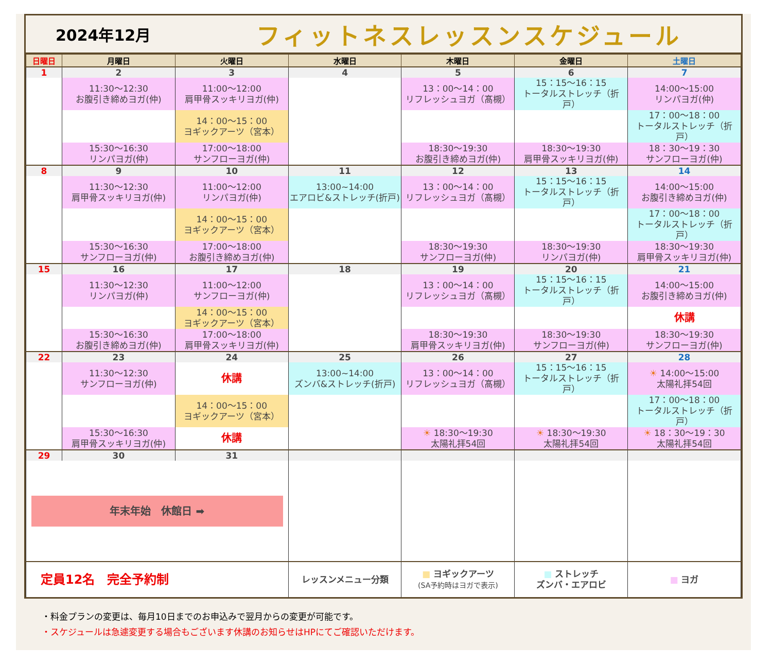2024年12月
フィットネスレッスンスケジュール
| 日曜日 | 月曜日 | 火曜日 | 水曜日 | 木曜日 | 金曜日 | 土曜日 |
| --- | --- | --- | --- | --- | --- | --- |
| 1 | 2 | 3 | 4 | 5 | 6 | 7 |
| | 11:30～12:30 お腹引き締めヨガ(仲) | 11:00～12:00 肩甲骨スッキリヨガ(仲) | | 13：00～14：00 リフレッシュヨガ（髙槻） | 15：15～16：15 トータルストレッチ（折戸） | 14:00～15:00 リンパヨガ(仲) |
| | | 14：00～15：00 ヨギックアーツ（宮本） | | | | 17：00～18：00 トータルストレッチ（折戸） |
| | 15:30～16:30 リンパヨガ(仲) | 17:00～18:00 サンフローヨガ(仲) | | 18:30～19:30 お腹引き締めヨガ(仲) | 18:30～19:30 肩甲骨スッキリヨガ(仲) | 18：30～19：30 サンフローヨガ(仲) |
| 8 | 9 | 10 | 11 | 12 | 13 | 14 |
| | 11:30～12:30 肩甲骨スッキリヨガ(仲) | 11:00～12:00 リンパヨガ(仲) | 13:00~14:00 エアロビ&ストレッチ(折戸) | 13：00～14：00 リフレッシュヨガ（髙槻） | 15：15～16：15 トータルストレッチ（折戸） | 14:00～15:00 お腹引き締めヨガ(仲) |
| | | 14：00～15：00 ヨギックアーツ（宮本） | | | | 17：00～18：00 トータルストレッチ（折戸） |
| | 15:30～16:30 サンフローヨガ(仲) | 17:00～18:00 お腹引き締めヨガ(仲) | | 18:30～19:30 サンフローヨガ(仲) | 18:30～19:30 リンパヨガ(仲) | 18:30～19:30 肩甲骨スッキリヨガ(仲) |
| 15 | 16 | 17 | 18 | 19 | 20 | 21 |
| | 11:30～12:30 リンパヨガ(仲) | 11:00～12:00 サンフローヨガ(仲) | | 13：00～14：00 リフレッシュヨガ（髙槻） | 15：15～16：15 トータルストレッチ（折戸） | 14:00～15:00 お腹引き締めヨガ(仲) |
| | | 14：00～15：00 ヨギックアーツ（宮本） | | | | 休講 |
| | 15:30～16:30 お腹引き締めヨガ(仲) | 17:00～18:00 肩甲骨スッキリヨガ(仲) | | 18:30～19:30 肩甲骨スッキリヨガ(仲) | 18:30～19:30 サンフローヨガ(仲) | 18:30～19:30 サンフローヨガ(仲) |
| 22 | 23 | 24 | 25 | 26 | 27 | 28 |
| | 11:30～12:30 サンフローヨガ(仲) | 休講 | 13:00~14:00 ズンバ&ストレッチ(折戸) | 13：00～14：00 リフレッシュヨガ（髙槻） | 15：15～16：15 トータルストレッチ（折戸） | ☀ 14:00～15:00 太陽礼拝54回 |
| | | 14：00～15：00 ヨギックアーツ（宮本） | | | | 17：00～18：00 トータルストレッチ（折戸） |
| | 15:30～16:30 肩甲骨スッキリヨガ(仲) | 休講 | | ☀ 18:30～19:30 太陽礼拝54回 | ☀ 18:30～19:30 太陽礼拝54回 | ☀ 18：30～19：30 太陽礼拝54回 |
| 29 | 30 | 31 | | | | |
| 年末年始 休館日 ➡ | | | | | | |
| 定員12名 完全予約制 | | | レッスンメニュー分類 | ■ ヨギックアーツ (SA予約時はヨガで表示) | ■ ストレッチ ズンバ・エアロビ | ■ ヨガ |
・料金プランの変更は、毎月10日までのお申込みで翌月からの変更が可能です。
・スケジュールは急遽変更する場合もございます休講のお知らせはHPにてご確認いただけます。